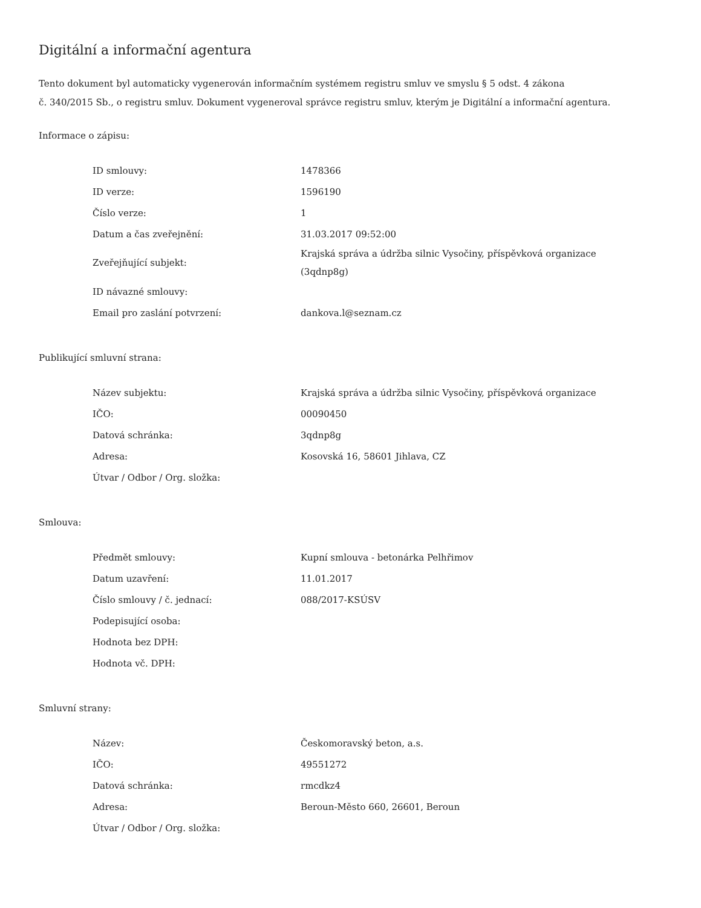Digitální a informační agentura
Tento dokument byl automaticky vygenerován informačním systémem registru smluv ve smyslu § 5 odst. 4 zákona
č. 340/2015 Sb., o registru smluv. Dokument vygeneroval správce registru smluv, kterým je Digitální a informační agentura.
Informace o zápisu:
| ID smlouvy: | 1478366 |
| ID verze: | 1596190 |
| Číslo verze: | 1 |
| Datum a čas zveřejnění: | 31.03.2017 09:52:00 |
| Zveřejňující subjekt: | Krajská správa a údržba silnic Vysočiny, příspěvková organizace (3qdnp8g) |
| ID návazné smlouvy: | |
| Email pro zaslání potvrzení: | dankova.l@seznam.cz |
Publikující smluvní strana:
| Název subjektu: | Krajská správa a údržba silnic Vysočiny, příspěvková organizace |
| IČO: | 00090450 |
| Datová schránka: | 3qdnp8g |
| Adresa: | Kosovská 16, 58601 Jihlava, CZ |
| Útvar / Odbor / Org. složka: | |
Smlouva:
| Předmět smlouvy: | Kupní smlouva - betonárka Pelhřimov |
| Datum uzavření: | 11.01.2017 |
| Číslo smlouvy / č. jednací: | 088/2017-KSÚSV |
| Podepisující osoba: | |
| Hodnota bez DPH: | |
| Hodnota vč. DPH: | |
Smluvní strany:
| Název: | Českomoravský beton, a.s. |
| IČO: | 49551272 |
| Datová schránka: | rmcdkz4 |
| Adresa: | Beroun-Město 660, 26601, Beroun |
| Útvar / Odbor / Org. složka: | |